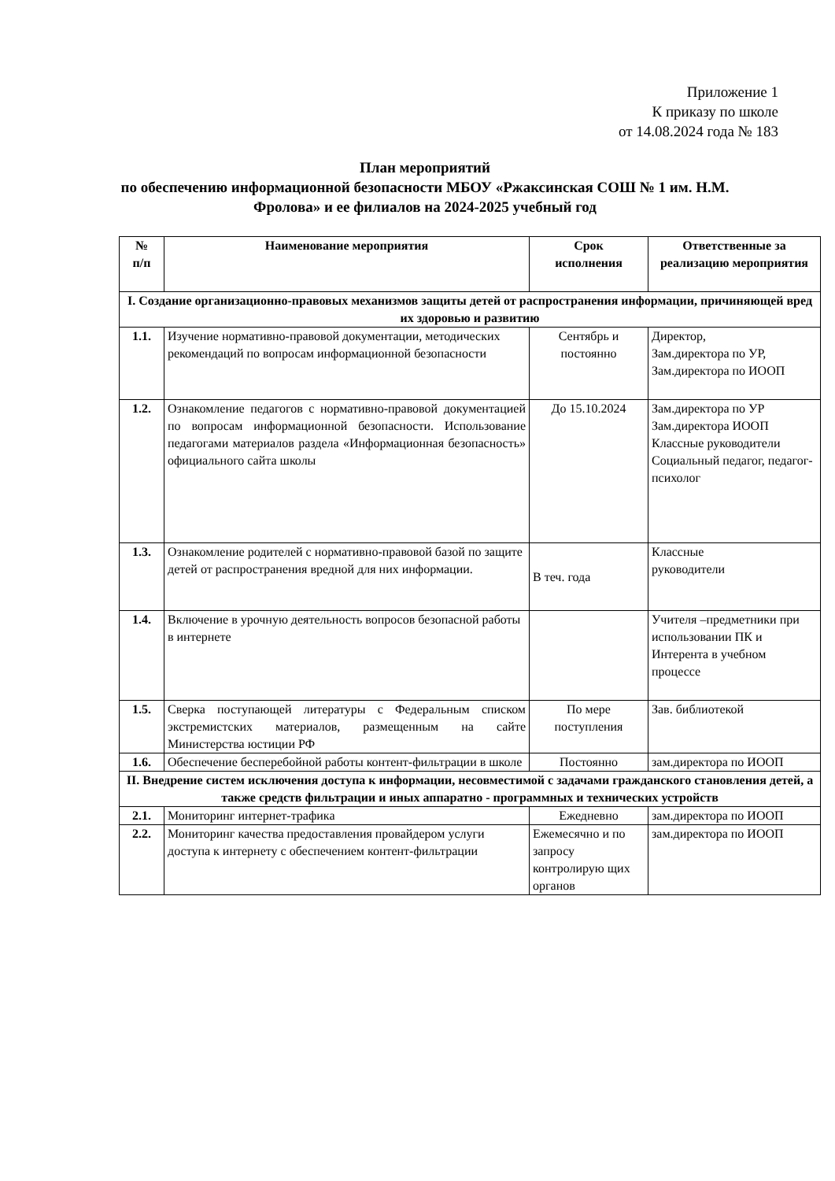Приложение 1
К приказу по школе
от 14.08.2024 года № 183
План мероприятий
по обеспечению информационной безопасности МБОУ «Ржаксинская СОШ № 1 им. Н.М. Фролова» и ее филиалов на 2024-2025 учебный год
| № п/п | Наименование мероприятия | Срок исполнения | Ответственные за реализацию мероприятия |
| --- | --- | --- | --- |
| I. Создание организационно-правовых механизмов защиты детей от распространения информации, причиняющей вред их здоровью и развитию | | | |
| 1.1. | Изучение нормативно-правовой документации, методических рекомендаций по вопросам информационной безопасности | Сентябрь и постоянно | Директор, Зам.директора по УР, Зам.директора по ИООП |
| 1.2. | Ознакомление педагогов с нормативно-правовой документацией по вопросам информационной безопасности. Использование педагогами материалов раздела «Информационная безопасность» официального сайта школы | До 15.10.2024 | Зам.директора по УР Зам.директора ИООП Классные руководители Социальный педагог, педагог-психолог |
| 1.3. | Ознакомление родителей с нормативно-правовой базой по защите детей от распространения вредной для них информации. | В теч. года | Классные руководители |
| 1.4. | Включение в урочную деятельность вопросов безопасной работы в интернете | | Учителя –предметники при использовании ПК и Интерента в учебном процессе |
| 1.5. | Сверка поступающей литературы с Федеральным списком экстремистских материалов, размещенным на сайте Министерства юстиции РФ | По мере поступления | Зав. библиотекой |
| 1.6. | Обеспечение бесперебойной работы контент-фильтрации в школе | Постоянно | зам.директора по ИООП |
| II. Внедрение систем исключения доступа к информации, несовместимой с задачами гражданского становления детей, а также средств фильтрации и иных аппаратно - программных и технических устройств | | | |
| 2.1. | Мониторинг интернет-трафика | Ежедневно | зам.директора по ИООП |
| 2.2. | Мониторинг качества предоставления провайдером услуги доступа к интернету с обеспечением контент-фильтрации | Ежемесячно и по запросу контролирую щих органов | зам.директора по ИООП |